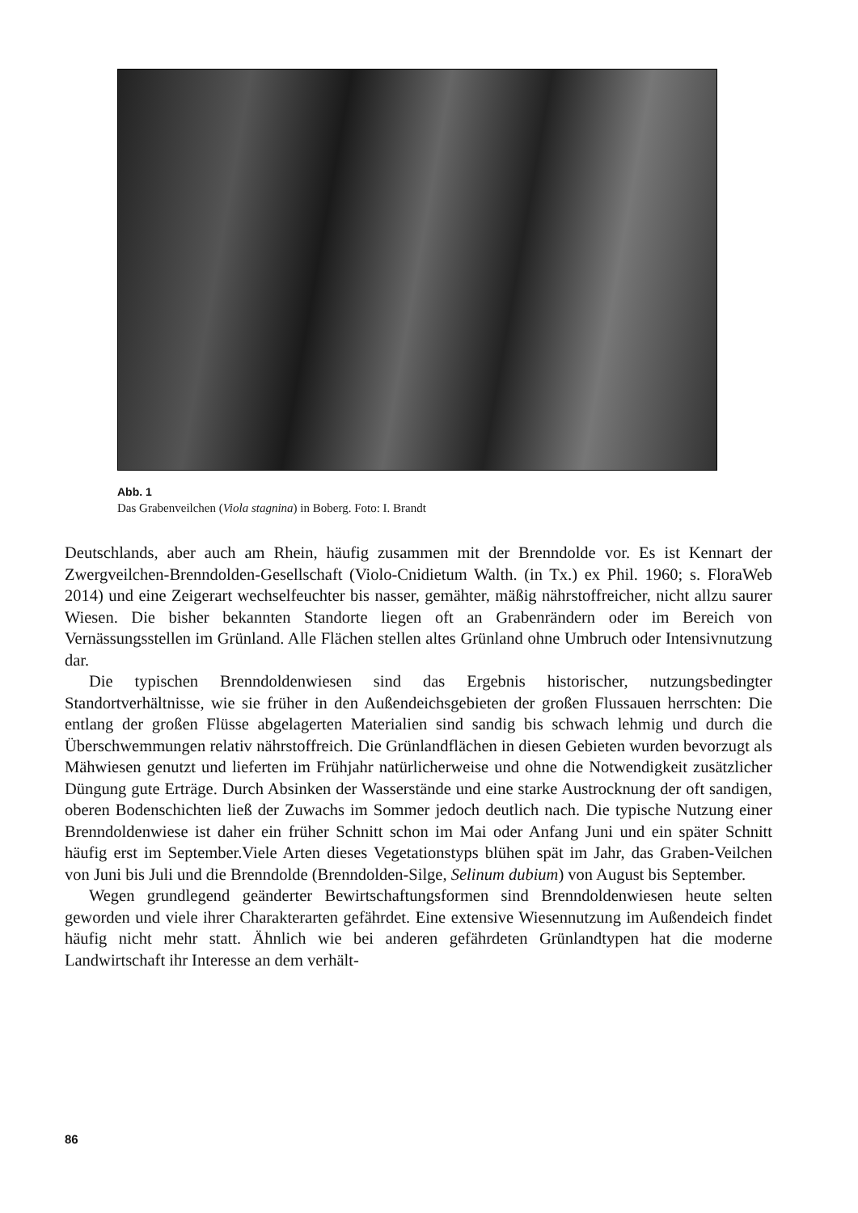Abb. 1
Das Grabenveilchen (Viola stagnina) in Boberg. Foto: I. Brandt
Deutschlands, aber auch am Rhein, häufig zusammen mit der Brenndolde vor. Es ist Kennart der Zwergveilchen-Brenndolden-Gesellschaft (Violo-Cnidietum Walth. (in Tx.) ex Phil. 1960; s. FloraWeb 2014) und eine Zeigerart wechselfeuchter bis nasser, gemähter, mäßig nährstoffreicher, nicht allzu saurer Wiesen. Die bisher bekannten Standorte liegen oft an Grabenrändern oder im Bereich von Vernässungsstellen im Grünland. Alle Flächen stellen altes Grünland ohne Umbruch oder Intensivnutzung dar.
Die typischen Brenndoldenwiesen sind das Ergebnis historischer, nutzungsbedingter Standortverhältnisse, wie sie früher in den Außendeichsgebieten der großen Flussauen herrschten: Die entlang der großen Flüsse abgelagerten Materialien sind sandig bis schwach lehmig und durch die Überschwemmungen relativ nährstoffreich. Die Grünlandflächen in diesen Gebieten wurden bevorzugt als Mähwiesen genutzt und lieferten im Frühjahr natürlicherweise und ohne die Notwendigkeit zusätzlicher Düngung gute Erträge. Durch Absinken der Wasserstände und eine starke Austrocknung der oft sandigen, oberen Bodenschichten ließ der Zuwachs im Sommer jedoch deutlich nach. Die typische Nutzung einer Brenndoldenwiese ist daher ein früher Schnitt schon im Mai oder Anfang Juni und ein später Schnitt häufig erst im September.Viele Arten dieses Vegetationstyps blühen spät im Jahr, das Graben-Veilchen von Juni bis Juli und die Brenndolde (Brenndolden-Silge, Selinum dubium) von August bis September.
Wegen grundlegend geänderter Bewirtschaftungsformen sind Brenndoldenwiesen heute selten geworden und viele ihrer Charakterarten gefährdet. Eine extensive Wiesennutzung im Außendeich findet häufig nicht mehr statt. Ähnlich wie bei anderen gefährdeten Grünlandtypen hat die moderne Landwirtschaft ihr Interesse an dem verhält-
86